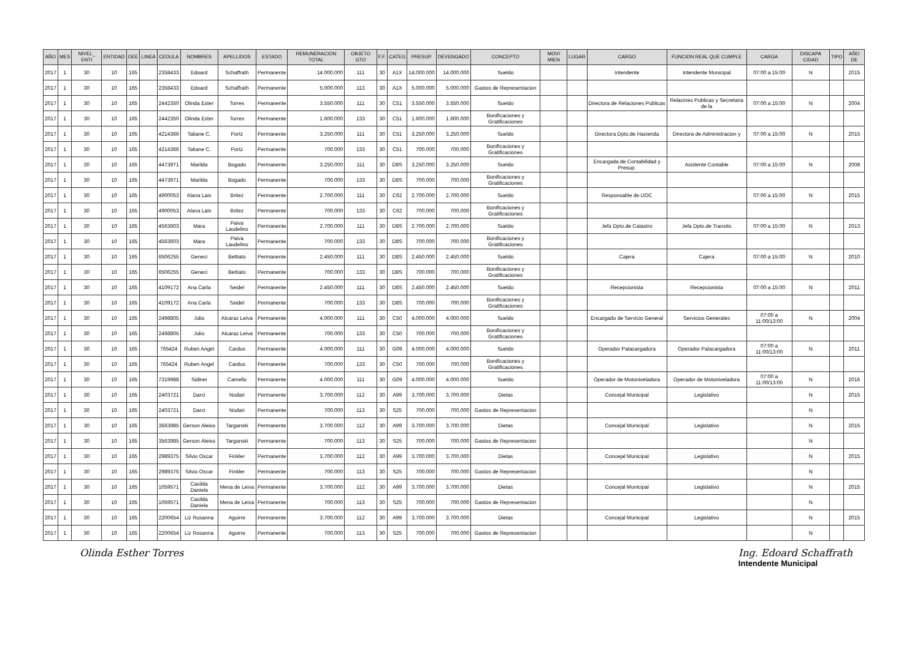| AÑO | MES | NIVEL_ ENTI | ENTIDAD | OEE | LINEA | CEDULA | NOMBRES | APELLIDOS | ESTADO | REMUNERACION TOTAL | OBJETO GTO | F.F. | CATEG | PRESUP. | DEVENGADO | CONCEPTO | MOVI MIEN | LUGAR | CARGO | FUNCION REAL QUE CUMPLE | CARGA | DISCAPA CIDAD | TIPO | AÑO DE |
| --- | --- | --- | --- | --- | --- | --- | --- | --- | --- | --- | --- | --- | --- | --- | --- | --- | --- | --- | --- | --- | --- | --- | --- | --- |
| 2017 | 1 | 30 | 10 | 165 | | 2358433 | Edoard | Schaffrath | Permanente | 14.000.000 | 111 | 30 | A1X | 14.000.000 | 14.000.000 | Sueldo | | | Intendente | Intendente Municipal | 07:00 a 15:00 | N | | 2015 |
| 2017 | 1 | 30 | 10 | 165 | | 2358433 | Edoard | Schaffrath | Permanente | 5.000.000 | 113 | 30 | A1X | 5.000.000 | 5.000.000 | Gastos de Representacion | | | | | | | | |
| 2017 | 1 | 30 | 10 | 165 | | 2442350 | Olinda Ester | Torres | Permanente | 3.550.000 | 111 | 30 | C51 | 3.550.000 | 3.550.000 | Sueldo | | | Directora de Relaciones Publicas | Relacines Publicas y Secretaria de la | 07:00 a 15:00 | N | | 2004 |
| 2017 | 1 | 30 | 10 | 165 | | 2442350 | Olinda Ester | Torres | Permanente | 1.600.000 | 133 | 30 | C51 | 1.600.000 | 1.600.000 | Bonificaciones y Gratificaciones | | | | | | | | |
| 2017 | 1 | 30 | 10 | 165 | | 4214366 | Tatiane C. | Portz | Permanente | 3.250.000 | 111 | 30 | C51 | 3.250.000 | 3.250.000 | Sueldo | | | Directora Dpto.de Hacienda | Directora de Administracion y | 07:00 a 15:00 | N | | 2015 |
| 2017 | 1 | 30 | 10 | 165 | | 4214366 | Tatiane C. | Portz | Permanente | 700.000 | 133 | 30 | C51 | 700.000 | 700.000 | Bonificaciones y Gratificaciones | | | | | | | | |
| 2017 | 1 | 30 | 10 | 165 | | 4473971 | Marilda | Bogado | Permanente | 3.250.000 | 111 | 30 | D8S | 3.250.000 | 3.250.000 | Sueldo | | | Encargada de Contabilidad y Presup. | Asistente Contable | 07:00 a 15:00 | N | | 2008 |
| 2017 | 1 | 30 | 10 | 165 | | 4473971 | Marilda | Bogado | Permanente | 700.000 | 133 | 30 | D8S | 700.000 | 700.000 | Bonificaciones y Gratificaciones | | | | | | | | |
| 2017 | 1 | 30 | 10 | 165 | | 4900053 | Alana Lais | Britez | Permanente | 2.700.000 | 111 | 30 | C62 | 2.700.000 | 2.700.000 | Sueldo | | | Responsable de UOC | | 07:00 a 15:00 | N | | 2015 |
| 2017 | 1 | 30 | 10 | 165 | | 4900053 | Alana Lais | Britez | Permanente | 700.000 | 133 | 30 | C62 | 700.000 | 700.000 | Bonificaciones y Gratificaciones | | | | | | | | |
| 2017 | 1 | 30 | 10 | 165 | | 4563603 | Mara | Paiva Laudelino | Permanente | 2.700.000 | 111 | 30 | D8S | 2.700.000 | 2.700.000 | Sueldo | | | Jefa Dpto.de Catastro | Jefa Dpto.de Transito | 07:00 a 15:00 | N | | 2013 |
| 2017 | 1 | 30 | 10 | 165 | | 4563603 | Mara | Paiva Laudelino | Permanente | 700.000 | 133 | 30 | D8S | 700.000 | 700.000 | Bonificaciones y Gratificaciones | | | | | | | | |
| 2017 | 1 | 30 | 10 | 165 | | 6506255 | Geneci | Bettiato | Permanente | 2.450.000 | 111 | 30 | D8S | 2.450.000 | 2.450.000 | Sueldo | | | Cajera | Cajera | 07:00 a 15:00 | N | | 2010 |
| 2017 | 1 | 30 | 10 | 165 | | 6506255 | Geneci | Bettiato | Permanente | 700.000 | 133 | 30 | D8S | 700.000 | 700.000 | Bonificaciones y Gratificaciones | | | | | | | | |
| 2017 | 1 | 30 | 10 | 165 | | 4109172 | Ana Carla | Seidel | Permanente | 2.450.000 | 111 | 30 | D8S | 2.450.000 | 2.450.000 | Sueldo | | | Recepcionista | Recepcionista | 07:00 a 15:00 | N | | 2011 |
| 2017 | 1 | 30 | 10 | 165 | | 4109172 | Ana Carla | Seidel | Permanente | 700.000 | 133 | 30 | D8S | 700.000 | 700.000 | Bonificaciones y Gratificaciones | | | | | | | | |
| 2017 | 1 | 30 | 10 | 165 | | 2498805 | Julio | Alcaraz Leiva | Permanente | 4.000.000 | 111 | 30 | C50 | 4.000.000 | 4.000.000 | Sueldo | | | Encargado de Servicio General | Servicios Generales | 07:00 a 11:00/13:00 | N | | 2004 |
| 2017 | 1 | 30 | 10 | 165 | | 2498805 | Julio | Alcaraz Leiva | Permanente | 700.000 | 133 | 30 | C50 | 700.000 | 700.000 | Bonificaciones y Gratificaciones | | | | | | | | |
| 2017 | 1 | 30 | 10 | 165 | | 765424 | Ruben Angel | Cardus | Permanente | 4.000.000 | 111 | 30 | G09 | 4.000.000 | 4.000.000 | Sueldo | | | Operador Palacargadora | Operador Palacargadora | 07:00 a 11:00/13:00 | N | | 2011 |
| 2017 | 1 | 30 | 10 | 165 | | 765424 | Ruben Angel | Cardus | Permanente | 700.000 | 133 | 30 | C50 | 700.000 | 700.000 | Bonificaciones y Gratificaciones | | | | | | | | |
| 2017 | 1 | 30 | 10 | 165 | | 7319988 | Sidinei | Camello | Permanente | 4.000.000 | 111 | 30 | G09 | 4.000.000 | 4.000.000 | Sueldo | | | Operador de Motoniveladora | Operador de Motoniveladora | 07:00 a 11:00/13:00 | N | | 2016 |
| 2017 | 1 | 30 | 10 | 165 | | 2403721 | Darci | Nodari | Permanente | 3.700.000 | 112 | 30 | A99 | 3.700.000 | 3.700.000 | Dietas | | | Concejal Municipal | Legislativo | | N | | 2015 |
| 2017 | 1 | 30 | 10 | 165 | | 2403721 | Darci | Nodari | Permanente | 700.000 | 113 | 30 | S25 | 700.000 | 700.000 | Gastos de Representacion | | | | | | N | | |
| 2017 | 1 | 30 | 10 | 165 | | 3563985 | Gerson Aleixo | Targanski | Permanente | 3.700.000 | 112 | 30 | A99 | 3.700.000 | 3.700.000 | Dietas | | | Concejal Municipal | Legislativo | | N | | 2015 |
| 2017 | 1 | 30 | 10 | 165 | | 3563985 | Gerson Aleixo | Targanski | Permanente | 700.000 | 113 | 30 | S25 | 700.000 | 700.000 | Gastos de Representacion | | | | | | N | | |
| 2017 | 1 | 30 | 10 | 165 | | 2989375 | Silvio Oscar | Finkler | Permanente | 3.700.000 | 112 | 30 | A99 | 3.700.000 | 3.700.000 | Dietas | | | Concejal Municipal | Legislativo | | N | | 2015 |
| 2017 | 1 | 30 | 10 | 165 | | 2989375 | Silvio Oscar | Finkler | Permanente | 700.000 | 113 | 30 | S25 | 700.000 | 700.000 | Gastos de Representacion | | | | | | N | | |
| 2017 | 1 | 30 | 10 | 165 | | 1059571 | Casilda Daniela | Mena de Leiva | Permanente | 3.700.000 | 112 | 30 | A99 | 3.700.000 | 3.700.000 | Dietas | | | Concejal Municipal | Legislativo | | N | | 2015 |
| 2017 | 1 | 30 | 10 | 165 | | 1059571 | Casilda Daniela | Mena de Leiva | Permanente | 700.000 | 113 | 30 | S25 | 700.000 | 700.000 | Gastos de Representacion | | | | | | N | | |
| 2017 | 1 | 30 | 10 | 165 | | 2200654 | Liz Rosanna | Aguirre | Permanente | 3.700.000 | 112 | 30 | A99 | 3.700.000 | 3.700.000 | Dietas | | | Concejal Municipal | Legislativo | | N | | 2015 |
| 2017 | 1 | 30 | 10 | 165 | | 2200654 | Liz Rosanna | Aguirre | Permanente | 700.000 | 113 | 30 | S25 | 700.000 | 700.000 | Gastos de Representacion | | | | | | N | | |
Olinda Esther Torres Ing. Edoard Schaffrath
Intendente Municipal